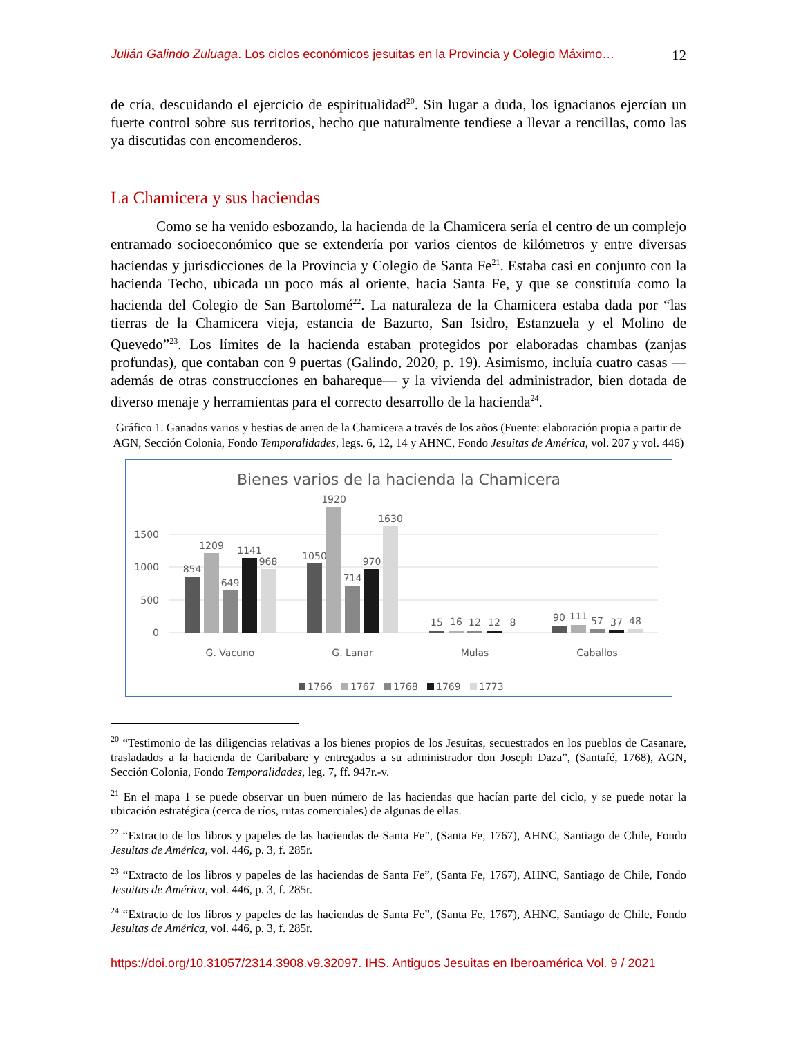Julián Galindo Zuluaga. Los ciclos económicos jesuitas en la Provincia y Colegio Máximo… 12
de cría, descuidando el ejercicio de espiritualidad<sup>20</sup>. Sin lugar a duda, los ignacianos ejercían un fuerte control sobre sus territorios, hecho que naturalmente tendiese a llevar a rencillas, como las ya discutidas con encomenderos.
La Chamicera y sus haciendas
Como se ha venido esbozando, la hacienda de la Chamicera sería el centro de un complejo entramado socioeconómico que se extendería por varios cientos de kilómetros y entre diversas haciendas y jurisdicciones de la Provincia y Colegio de Santa Fe<sup>21</sup>. Estaba casi en conjunto con la hacienda Techo, ubicada un poco más al oriente, hacia Santa Fe, y que se constituía como la hacienda del Colegio de San Bartolomé<sup>22</sup>. La naturaleza de la Chamicera estaba dada por “las tierras de la Chamicera vieja, estancia de Bazurto, San Isidro, Estanzuela y el Molino de Quevedo”<sup>23</sup>. Los límites de la hacienda estaban protegidos por elaboradas chambas (zanjas profundas), que contaban con 9 puertas (Galindo, 2020, p. 19). Asimismo, incluía cuatro casas —además de otras construcciones en bahareque— y la vivienda del administrador, bien dotada de diverso menaje y herramientas para el correcto desarrollo de la hacienda<sup>24</sup>.
Gráfico 1. Ganados varios y bestias de arreo de la Chamicera a través de los años (Fuente: elaboración propia a partir de AGN, Sección Colonia, Fondo Temporalidades, legs. 6, 12, 14 y AHNC, Fondo Jesuitas de América, vol. 207 y vol. 446)
Bienes varios de la hacienda la Chamicera
1500
1000
500
0
854
1209
649
1141
968
1050
1920
714
970
1630
15
16
12
12
8
90
111
57
37
48
G. Vacuno
G. Lanar
Mulas
Caballos
1766
1767
1768
1769
1773
<sup>20</sup> “Testimonio de las diligencias relativas a los bienes propios de los Jesuitas, secuestrados en los pueblos de Casanare, trasladados a la hacienda de Caribabare y entregados a su administrador don Joseph Daza”, (Santafé, 1768), AGN, Sección Colonia, Fondo Temporalidades, leg. 7, ff. 947r.-v.
<sup>21</sup> En el mapa 1 se puede observar un buen número de las haciendas que hacían parte del ciclo, y se puede notar la ubicación estratégica (cerca de ríos, rutas comerciales) de algunas de ellas.
<sup>22</sup> “Extracto de los libros y papeles de las haciendas de Santa Fe”, (Santa Fe, 1767), AHNC, Santiago de Chile, Fondo Jesuitas de América, vol. 446, p. 3, f. 285r.
<sup>23</sup> “Extracto de los libros y papeles de las haciendas de Santa Fe”, (Santa Fe, 1767), AHNC, Santiago de Chile, Fondo Jesuitas de América, vol. 446, p. 3, f. 285r.
<sup>24</sup> “Extracto de los libros y papeles de las haciendas de Santa Fe”, (Santa Fe, 1767), AHNC, Santiago de Chile, Fondo Jesuitas de América, vol. 446, p. 3, f. 285r.
https://doi.org/10.31057/2314.3908.v9.32097. IHS. Antiguos Jesuitas en Iberoamérica Vol. 9 / 2021